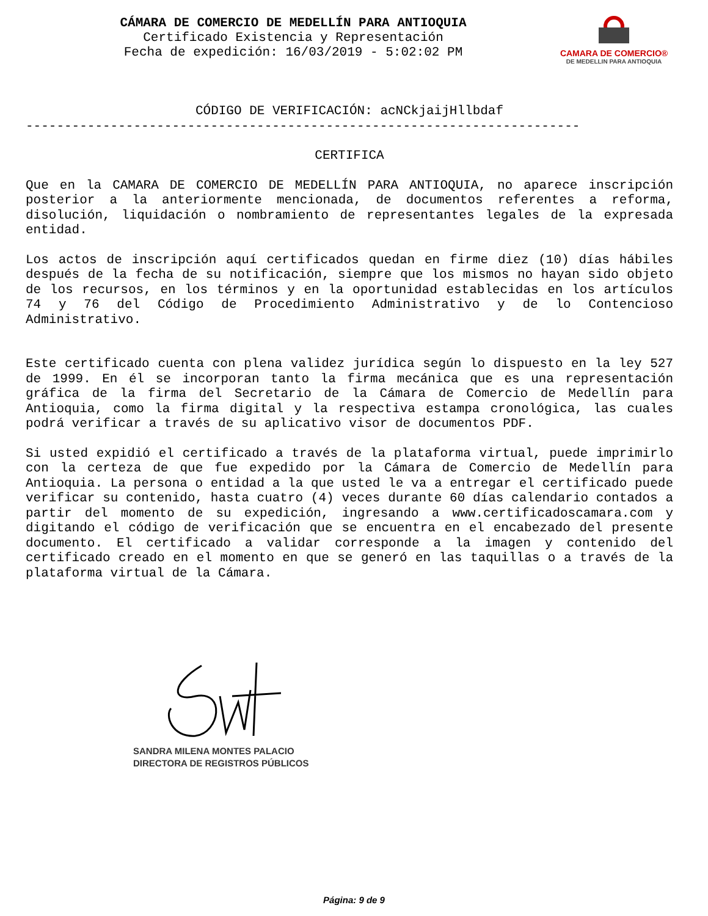CÁMARA DE COMERCIO DE MEDELLÍN PARA ANTIOQUIA
Certificado Existencia y Representación
Fecha de expedición: 16/03/2019 - 5:02:02 PM
CAMARA DE COMERCIO®
DE MEDELLIN PARA ANTIOQUIA
CÓDIGO DE VERIFICACIÓN: acNCkjaijHllbdaf
------------------------------------------------------------------------
CERTIFICA
Que en la CAMARA DE COMERCIO DE MEDELLÍN PARA ANTIOQUIA, no aparece inscripción posterior a la anteriormente mencionada, de documentos referentes a reforma, disolución, liquidación o nombramiento de representantes legales de la expresada entidad.
Los actos de inscripción aquí certificados quedan en firme diez (10) días hábiles después de la fecha de su notificación, siempre que los mismos no hayan sido objeto de los recursos, en los términos y en la oportunidad establecidas en los artículos 74 y 76 del Código de Procedimiento Administrativo y de lo Contencioso Administrativo.
Este certificado cuenta con plena validez jurídica según lo dispuesto en la ley 527 de 1999. En él se incorporan tanto la firma mecánica que es una representación gráfica de la firma del Secretario de la Cámara de Comercio de Medellín para Antioquia, como la firma digital y la respectiva estampa cronológica, las cuales podrá verificar a través de su aplicativo visor de documentos PDF.
Si usted expidió el certificado a través de la plataforma virtual, puede imprimirlo con la certeza de que fue expedido por la Cámara de Comercio de Medellín para Antioquia. La persona o entidad a la que usted le va a entregar el certificado puede verificar su contenido, hasta cuatro (4) veces durante 60 días calendario contados a partir del momento de su expedición, ingresando a www.certificadoscamara.com y digitando el código de verificación que se encuentra en el encabezado del presente documento. El certificado a validar corresponde a la imagen y contenido del certificado creado en el momento en que se generó en las taquillas o a través de la plataforma virtual de la Cámara.
SANDRA MILENA MONTES PALACIO
DIRECTORA DE REGISTROS PÚBLICOS
Página: 9 de 9